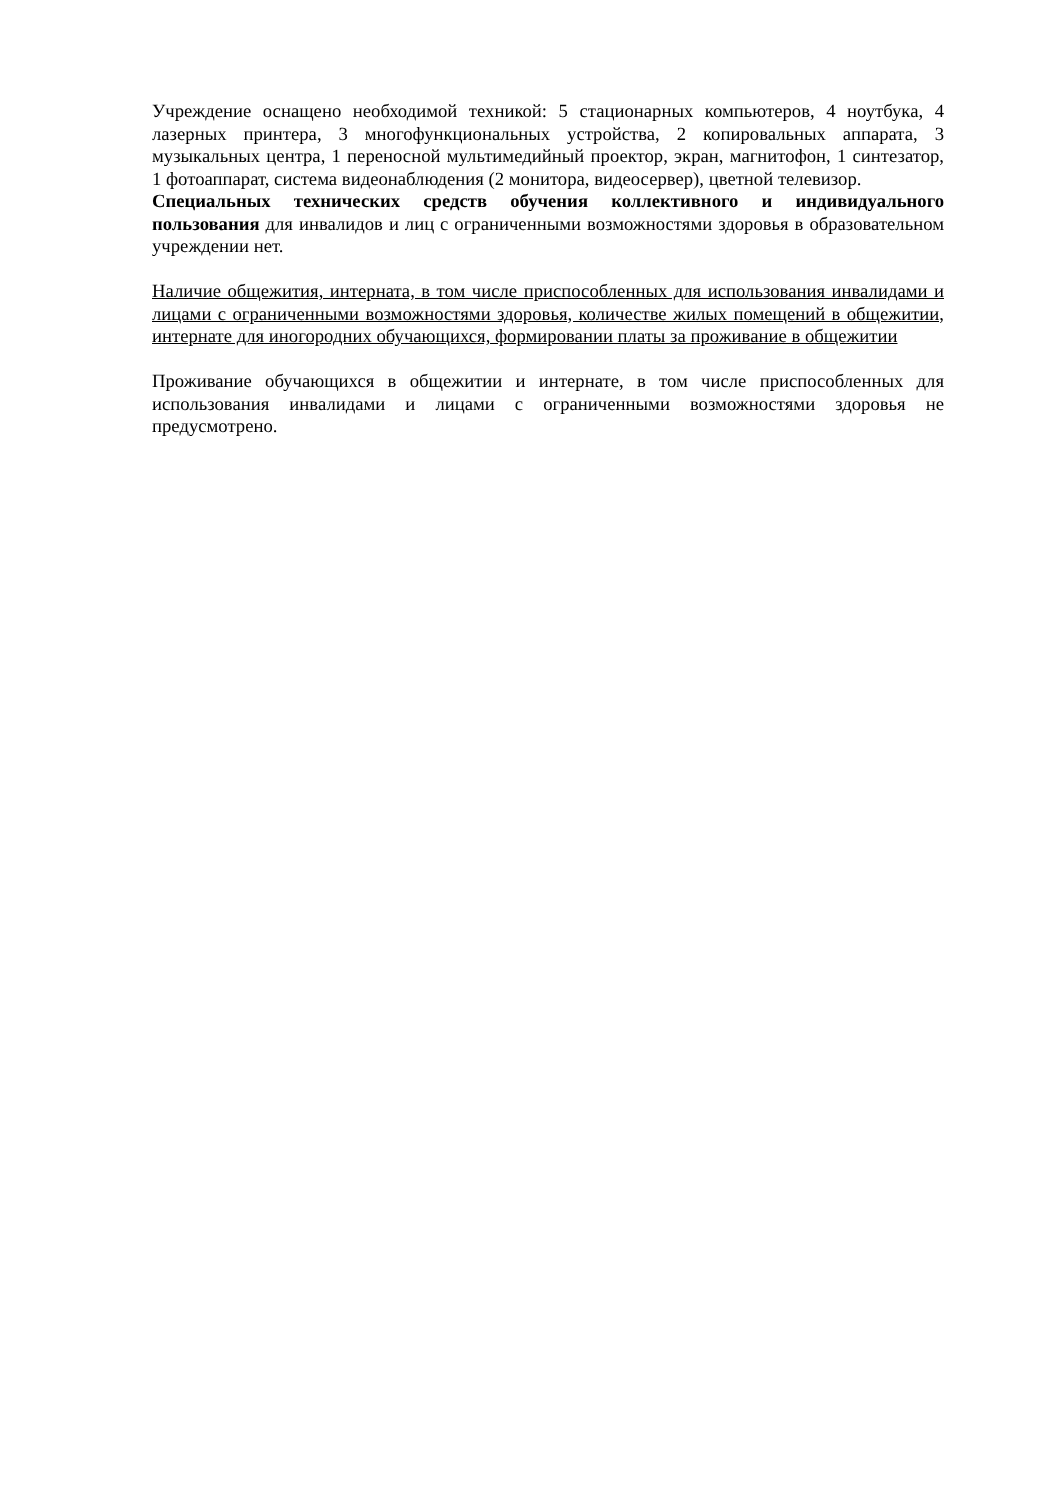Учреждение оснащено необходимой техникой: 5 стационарных компьютеров, 4 ноутбука, 4 лазерных принтера, 3 многофункциональных устройства, 2 копировальных аппарата, 3 музыкальных центра, 1 переносной мультимедийный проектор, экран, магнитофон, 1 синтезатор, 1 фотоаппарат, система видеонаблюдения (2 монитора, видеосервер), цветной телевизор.
Специальных технических средств обучения коллективного и индивидуального пользования для инвалидов и лиц с ограниченными возможностями здоровья в образовательном учреждении нет.
Наличие общежития, интерната, в том числе приспособленных для использования инвалидами и лицами с ограниченными возможностями здоровья, количестве жилых помещений в общежитии, интернате для иногородних обучающихся, формировании платы за проживание в общежитии
Проживание обучающихся в общежитии и интернате, в том числе приспособленных для использования инвалидами и лицами с ограниченными возможностями здоровья не предусмотрено.